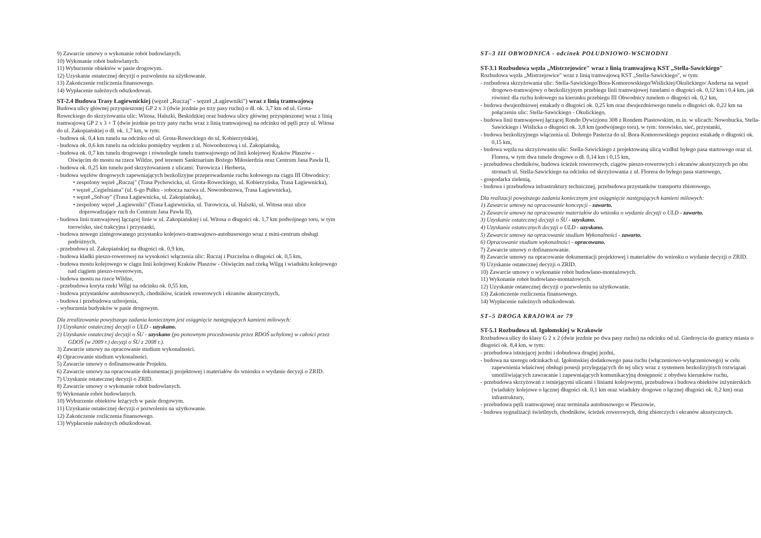9) Zawarcie umowy o wykonanie robót budowlanych.
10) Wykonanie robót budowlanych.
11) Wyburzenie obiektów w pasie drogowym.
12) Uzyskanie ostatecznej decyzji o pozwoleniu na użytkowanie.
13) Zakończenie rozliczenia finansowego.
14) Wypłacenie należnych odszkodowań.
ST-2.4 Budowa Trasy Łagiewnickiej (węzeł „Ruczaj" - węzeł „Łagiewniki") wraz z linią tramwajową
Budowa ulicy głównej przyspieszonej GP 2 x 3 (dwie jezdnie po trzy pasy ruchu) o dł. ok. 3,7 km od ul. Grota-Roweckiego do skrzyżowania ulic: Witosa, Halszki, Beskidzkiej oraz budowa ulicy głównej przyspieszonej wraz z linią tramwajową GP 2 x 3 + T (dwie jezdnie po trzy pasy ruchu wraz z linią tramwajową) na odcinku od pętli przy ul. Witosa do ul. Zakopiańskiej o dł. ok. 1,7 km, w tym:
- budowa ok. 0,4 km tunelu na odcinku od ul. Grota-Roweckiego do ul. Kobierzyńskiej,
- budowa ok. 0,6 km tunelu na odcinku pomiędzy węzłem z ul. Nowoobozową i ul. Zakopiańską,
- budowa ok. 0,7 km tunelu drogowego i równolegle tunelu tramwajowego od linii kolejowej Kraków Płaszów - Oświęcim do mostu na rzece Wildze, pod terenem Sanktuarium Bożego Miłosierdzia oraz Centrum Jana Pawła II,
- budowa ok. 0,25 km tunelu pod skrzyżowaniem z ulicami: Turowicza i Herberta,
- budowa węzłów drogowych zapewniających bezkolizyjne przeprowadzenie ruchu kołowego na ciągu III Obwodnicy:
• zespolony węzeł „Ruczaj" (Trasa Pychowicka, ul. Grota-Roweckiego, ul. Kobierzyńska, Trasa Łagiewnicka),
• węzeł „Cegielniana" (ul. 6-go Pułku - robocza nazwa ul. Nowoobozowa, Trasa Łagiewnicka),
• węzeł „Solvay" (Trasa Łagiewnicka, ul. Zakopiańska),
• zespolony węzeł „Łagiewniki" (Trasa Łagiewnicka, ul. Turowicza, ul. Halszki, ul. Witosa oraz ulice doprowadzające ruch do Centrum Jana Pawła II),
- budowa linii tramwajowej łączącej linie w ul. Zakopiańskiej i ul. Witosa o długości ok. 1,7 km podwójnego toru, w tym torowisko, sieć trakcyjna i przystanki,
- budowa nowego zintegrowanego przystanku kolejowo-tramwajowo-autobusowego wraz z mini-centrum obsługi podróżnych,
- przebudowa ul. Zakopiańskiej na długości ok. 0,9 km,
- budowa kładki pieszo-rowerowej na wysokości włączenia ulic: Ruczaj i Pszczelna o długości ok. 0,5 km,
- budowa mostu kolejowego w ciągu linii kolejowej Kraków Płaszów - Oświęcim nad rzeką Wilgą i wiaduktu kolejowego nad ciągiem pieszo-rowerowym,
- budowa mostu na rzece Wildze,
- przebudowa koryta rzeki Wilgi na odcinku ok. 0,55 km,
- budowa przystanków autobusowych, chodników, ścieżek rowerowych i ekranów akustycznych,
- budowa i przebudowa uzbrojenia,
- wyburzenia budynków w pasie drogowym.
Dla zrealizowania powyższego zadania koniecznym jest osiągnięcie następujących kamieni milowych:
1) Uzyskanie ostatecznej decyzji o ULD - uzyskano.
2) Uzyskanie ostatecznej decyzji o ŚU - uzyskano (po ponownym procedowaniu przez RDOŚ uchylonej w całości przez GDOŚ (w 2009 r.) decyzji o ŚU z 2008 r.).
3) Zawarcie umowy na opracowanie studium wykonalności.
4) Opracowanie studium wykonalności.
5) Zawarcie umowy o dofinansowanie Projektu.
6) Zawarcie umowy na opracowanie dokumentacji projektowej i materiałów do wniosku o wydanie decyzji o ZRID.
7) Uzyskanie ostatecznej decyzji o ZRID.
8) Zawarcie umowy o wykonanie robót budowlanych.
9) Wykonanie robót budowlanych.
10) Wyburzenie obiektów leżących w pasie drogowym.
11) Uzyskanie ostatecznej decyzji o pozwoleniu na użytkowanie.
12) Zakończenie rozliczenia finansowego.
13) Wypłacenie należnych odszkodowań.
ST–3 III OBWODNICA - odcinek POŁUDNIOWO-WSCHODNI
ST-3.1 Rozbudowa węzła „Mistrzejowice" wraz z linią tramwajową KST „Stella-Sawickiego"
Rozbudowa węzła „Mistrzejowice" wraz z linią tramwajową KST „Stella-Sawickiego", w tym:
- rozbudowa skrzyżowania ulic: Stella-Sawickiego/Bora-Komorowskiego/Wiślickiej/Okulickiego/ Andersa na węzeł drogowo-tramwajowy o bezkolizyjnym przebiegu linii tramwajowej tunelami o długości ok. 0,12 km i 0,4 km, jak również dla ruchu kołowego na kierunku przebiegu III Obwodnicy tunelem o długości ok. 0,2 km,
- budowa dwujezdniowej estakady o długości ok. 0,25 km oraz dwujezdniowego tunelu o długości ok. 0,22 km na połączeniu ulic: Stella-Sawickiego - Okulickiego,
- budowa linii tramwajowej łączącej Rondo Dywizjonu 308 z Rondem Piastowskim, m.in. w ulicach: Nowohucka, Stella-Sawickiego i Wiślicka o długości ok. 3,8 km (podwójnego toru), w tym: torowisko, sieć, przystanki,
- budowa bezkolizyjnego włączenia ul. Dobrego Pasterza do ul. Bora-Komorowskiego poprzez estakadę o długości ok. 0,15 km,
- budowa węzła na skrzyżowaniu ulic: Stella-Sawickiego z projektowaną ulicą wzdłuż byłego pasa startowego oraz ul. Florera, w tym dwa tunele drogowe o dł. 0,14 km i 0,15 km,
- przebudowa chodników, budowa ścieżek rowerowych, ciągów pieszo-rowerowych i ekranów akustycznych po obu stronach ul. Stella-Sawickiego na odcinku od skrzyżowania z ul. Florera do byłego pasa startowego,
- gospodarka zielenią,
- budowa i przebudowa infrastruktury technicznej, przebudowa przystanków transportu zbiorowego.
Dla realizacji powyższego zadania koniecznym jest osiągnięcie następujących kamieni milowych:
1) Zawarcie umowy na opracowanie koncepcji - zawarto.
2) Zawarcie umowy na opracowanie materiałów do wniosku o wydanie decyzji o ULD - zawarto.
3) Uzyskanie ostatecznej decyzji o ŚU - uzyskano.
4) Uzyskanie ostatecznych decyzji o ULD - uzyskano.
5) Zawarcie umowy na opracowanie studium Wykonalności - zawarto.
6) Opracowanie studium wykonalności - opracowano.
7) Zawarcie umowy o dofinansowanie.
8) Zawarcie umowy na opracowanie dokumentacji projektowej i materiałów do wniosku o wydanie decyzji o ZRID.
9) Uzyskanie ostatecznej decyzji o ZRID.
10) Zawarcie umowy o wykonanie robót budowlano-montażowych.
11) Wykonanie robót budowlano-montażowych.
12) Uzyskanie ostatecznej decyzji o pozwoleniu na użytkowanie.
13) Zakończenie rozliczenia finansowego.
14) Wypłacenie należnych odszkodowań.
ST–5 DROGA KRAJOWA nr 79
ST-5.1 Rozbudowa ul. Igołomskiej w Krakowie
Rozbudowa ulicy do klasy G 2 x 2 (dwie jezdnie po dwa pasy ruchu) na odcinku od ul. Giedroycia do granicy miasta o długości ok. 8,4 km, w tym:
- przebudowa istniejącej jezdni i dobudowa drugiej jezdni,
- budowa na szeregu odcinkach ul. Igołomskiej dodatkowego pasa ruchu (włączeniowo-wyłączeniowego) w celu zapewnienia właściwej obsługi posesji przylegających do tej ulicy wraz z systemem bezkolizyjnych rozwiązań umożliwiających zawracanie i zapewniających komunikacyjną dostępność z obydwu kierunków ruchu,
- przebudowa skrzyżowań z istniejącymi ulicami i liniami kolejowymi, przebudowa i budowa obiektów inżynierskich (wiadukty kolejowe o łącznej długości ok. 0,1 km oraz wiadukty drogowe o łącznej długości ok. 0,2 km) oraz infrastruktury,
- przebudowa pętli tramwajowej oraz terminala autobusowego w Pleszowie,
- budowa sygnalizacji świetlnych, chodników, ścieżek rowerowych, dróg zbiorczych i ekranów akustycznych.